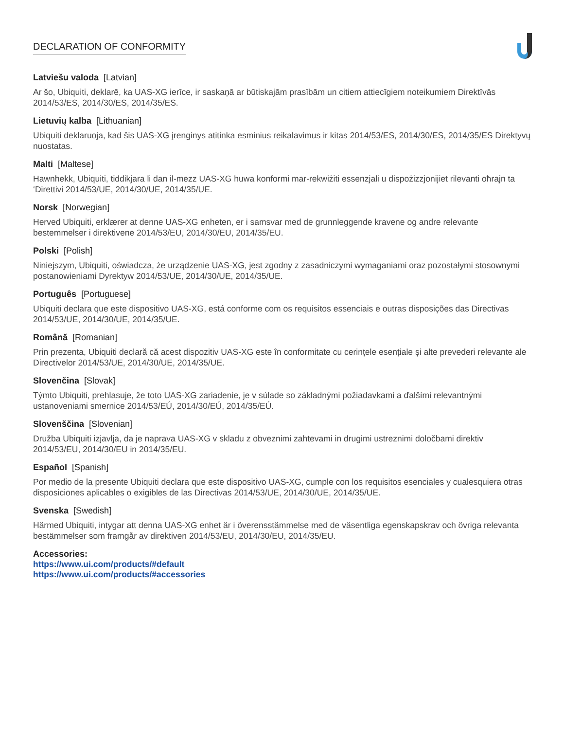DECLARATION OF CONFORMITY
Latviešu valoda [Latvian]
Ar šo, Ubiquiti, deklarē, ka UAS-XG ierīce, ir saskaņā ar būtiskajām prasībām un citiem attiecīgiem noteikumiem Direktīvās 2014/53/ES, 2014/30/ES, 2014/35/ES.
Lietuvių kalba [Lithuanian]
Ubiquiti deklaruoja, kad šis UAS-XG įrenginys atitinka esminius reikalavimus ir kitas 2014/53/ES, 2014/30/ES, 2014/35/ES Direktyvų nuostatas.
Malti [Maltese]
Hawnhekk, Ubiquiti, tiddikjara li dan il-mezz UAS-XG huwa konformi mar-rekwiżiti essenzjali u dispożizzjonijiet rilevanti oħrajn ta ‘Direttivi 2014/53/UE, 2014/30/UE, 2014/35/UE.
Norsk [Norwegian]
Herved Ubiquiti, erklærer at denne UAS-XG enheten, er i samsvar med de grunnleggende kravene og andre relevante bestemmelser i direktivene 2014/53/EU, 2014/30/EU, 2014/35/EU.
Polski [Polish]
Niniejszym, Ubiquiti, oświadcza, że urządzenie UAS-XG, jest zgodny z zasadniczymi wymaganiami oraz pozostałymi stosownymi postanowieniami Dyrektyw 2014/53/UE, 2014/30/UE, 2014/35/UE.
Português [Portuguese]
Ubiquiti declara que este dispositivo UAS-XG, está conforme com os requisitos essenciais e outras disposições das Directivas 2014/53/UE, 2014/30/UE, 2014/35/UE.
Română [Romanian]
Prin prezenta, Ubiquiti declară că acest dispozitiv UAS-XG este în conformitate cu cerințele esențiale și alte prevederi relevante ale Directivelor 2014/53/UE, 2014/30/UE, 2014/35/UE.
Slovenčina [Slovak]
Týmto Ubiquiti, prehlasuje, že toto UAS-XG zariadenie, je v súlade so základnými požiadavkami a ďalšími relevantnými ustanoveniami smernice 2014/53/EÚ, 2014/30/EÚ, 2014/35/EÚ.
Slovenščina [Slovenian]
Družba Ubiquiti izjavlja, da je naprava UAS-XG v skladu z obveznimi zahtevami in drugimi ustreznimi določbami direktiv 2014/53/EU, 2014/30/EU in 2014/35/EU.
Español [Spanish]
Por medio de la presente Ubiquiti declara que este dispositivo UAS-XG, cumple con los requisitos esenciales y cualesquiera otras disposiciones aplicables o exigibles de las Directivas 2014/53/UE, 2014/30/UE, 2014/35/UE.
Svenska [Swedish]
Härmed Ubiquiti, intygar att denna UAS-XG enhet är i överensstämmelse med de väsentliga egenskapskrav och övriga relevanta bestämmelser som framgår av direktiven 2014/53/EU, 2014/30/EU, 2014/35/EU.
Accessories:
https://www.ui.com/products/#default
https://www.ui.com/products/#accessories